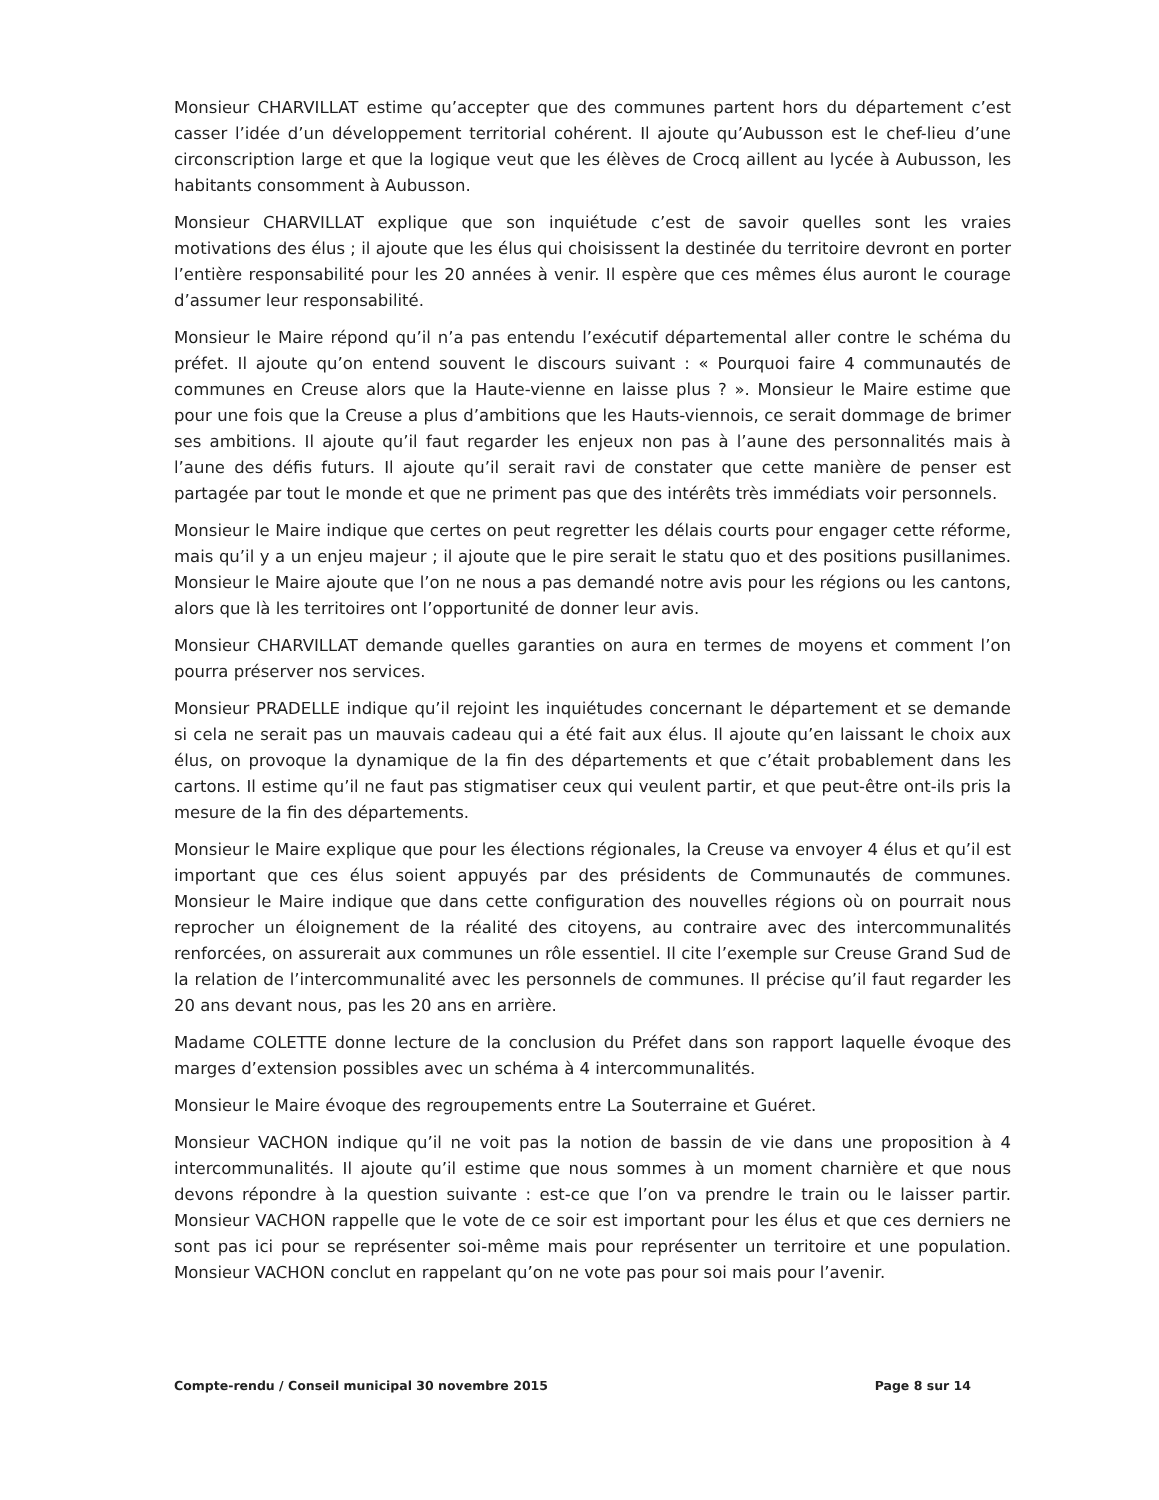Monsieur CHARVILLAT estime qu’accepter que des communes partent hors du département c’est casser l’idée d’un développement territorial cohérent. Il ajoute qu’Aubusson est le chef-lieu d’une circonscription large et que la logique veut que les élèves de Crocq aillent au lycée à Aubusson, les habitants consomment à Aubusson.
Monsieur CHARVILLAT explique que son inquiétude c’est de savoir quelles sont les vraies motivations des élus ; il ajoute que les élus qui choisissent la destinée du territoire devront en porter l’entière responsabilité pour les 20 années à venir. Il espère que ces mêmes élus auront le courage d’assumer leur responsabilité.
Monsieur le Maire répond qu’il n’a pas entendu l’exécutif départemental aller contre le schéma du préfet. Il ajoute qu’on entend souvent le discours suivant : « Pourquoi faire 4 communautés de communes en Creuse alors que la Haute-vienne en laisse plus ? ». Monsieur le Maire estime que pour une fois que la Creuse a plus d’ambitions que les Hauts-viennois, ce serait dommage de brimer ses ambitions. Il ajoute qu’il faut regarder les enjeux non pas à l’aune des personnalités mais à l’aune des défis futurs. Il ajoute qu’il serait ravi de constater que cette manière de penser est partagée par tout le monde et que ne priment pas que des intérêts très immédiats voir personnels.
Monsieur le Maire indique que certes on peut regretter les délais courts pour engager cette réforme, mais qu’il y a un enjeu majeur ; il ajoute que le pire serait le statu quo et des positions pusillanimes. Monsieur le Maire ajoute que l’on ne nous a pas demandé notre avis pour les régions ou les cantons, alors que là les territoires ont l’opportunité de donner leur avis.
Monsieur CHARVILLAT demande quelles garanties on aura en termes de moyens et comment l’on pourra préserver nos services.
Monsieur PRADELLE indique qu’il rejoint les inquiétudes concernant le département et se demande si cela ne serait pas un mauvais cadeau qui a été fait aux élus. Il ajoute qu’en laissant le choix aux élus, on provoque la dynamique de la fin des départements et que c’était probablement dans les cartons. Il estime qu’il ne faut pas stigmatiser ceux qui veulent partir, et que peut-être ont-ils pris la mesure de la fin des départements.
Monsieur le Maire explique que pour les élections régionales, la Creuse va envoyer 4 élus et qu’il est important que ces élus soient appuyés par des présidents de Communautés de communes. Monsieur le Maire indique que dans cette configuration des nouvelles régions où on pourrait nous reprocher un éloignement de la réalité des citoyens, au contraire avec des intercommunalités renforcées, on assurerait aux communes un rôle essentiel. Il cite l’exemple sur Creuse Grand Sud de la relation de l’intercommunalité avec les personnels de communes. Il précise qu’il faut regarder les 20 ans devant nous, pas les 20 ans en arrière.
Madame COLETTE donne lecture de la conclusion du Préfet dans son rapport laquelle évoque des marges d’extension possibles avec un schéma à 4 intercommunalités.
Monsieur le Maire évoque des regroupements entre La Souterraine et Guéret.
Monsieur VACHON indique qu’il ne voit pas la notion de bassin de vie dans une proposition à 4 intercommunalités. Il ajoute qu’il estime que nous sommes à un moment charnière et que nous devons répondre à la question suivante : est-ce que l’on va prendre le train ou le laisser partir. Monsieur VACHON rappelle que le vote de ce soir est important pour les élus et que ces derniers ne sont pas ici pour se représenter soi-même mais pour représenter un territoire et une population. Monsieur VACHON conclut en rappelant qu’on ne vote pas pour soi mais pour l’avenir.
Compte-rendu / Conseil municipal 30 novembre 2015 Page 8 sur 14